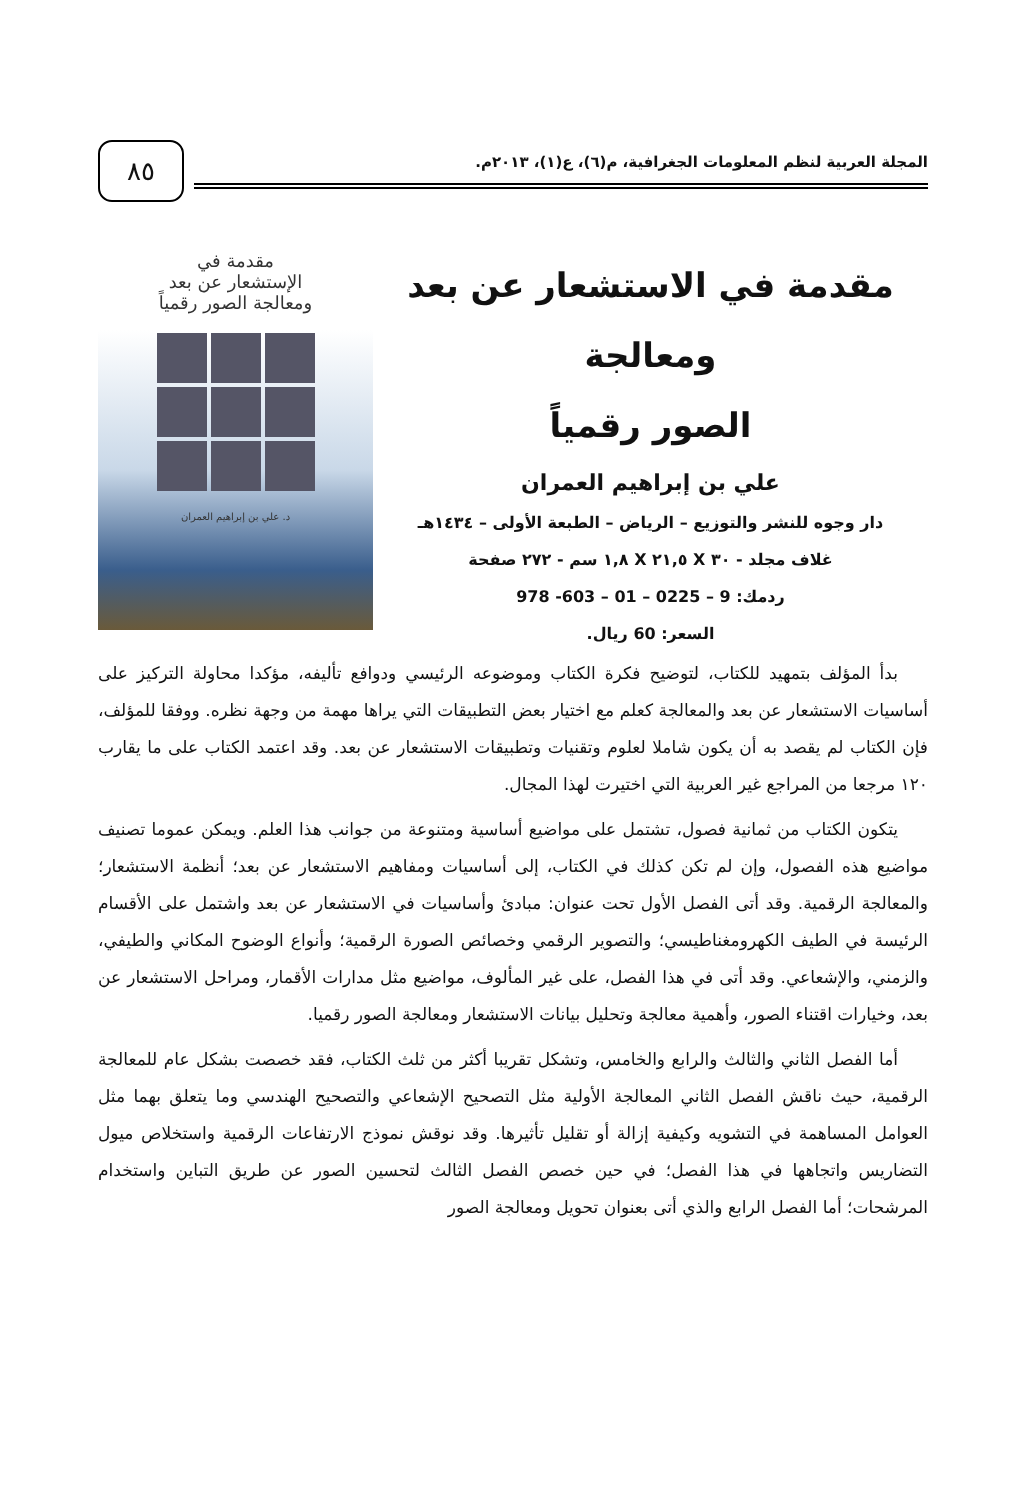المجلة العربية لنظم المعلومات الجغرافية، م(٦)، ع(١)، ٢٠١٣م.
٨٥
مقدمة في الاستشعار عن بعد ومعالجة
الصور رقمياً
علي بن إبراهيم العمران
دار وجوه للنشر والتوزيع – الرياض – الطبعة الأولى – ١٤٣٤هـ
غلاف مجلد - ٣٠ X ٢١,٥ X ١,٨ سم - ٢٧٢ صفحة
ردمك: 9 – 0225 – 01 – 603- 978
السعر: 60 ريال.
مقدمة في
الإستشعار عن بعد
ومعالجة الصور رقمياً
د. علي بن إبراهيم العمران
بدأ المؤلف بتمهيد للكتاب، لتوضيح فكرة الكتاب وموضوعه الرئيسي ودوافع تأليفه، مؤكدا محاولة التركيز على أساسيات الاستشعار عن بعد والمعالجة كعلم مع اختيار بعض التطبيقات التي يراها مهمة من وجهة نظره. ووفقا للمؤلف، فإن الكتاب لم يقصد به أن يكون شاملا لعلوم وتقنيات وتطبيقات الاستشعار عن بعد. وقد اعتمد الكتاب على ما يقارب ١٢٠ مرجعا من المراجع غير العربية التي اختيرت لهذا المجال.
يتكون الكتاب من ثمانية فصول، تشتمل على مواضيع أساسية ومتنوعة من جوانب هذا العلم. ويمكن عموما تصنيف مواضيع هذه الفصول، وإن لم تكن كذلك في الكتاب، إلى أساسيات ومفاهيم الاستشعار عن بعد؛ أنظمة الاستشعار؛ والمعالجة الرقمية. وقد أتى الفصل الأول تحت عنوان: مبادئ وأساسيات في الاستشعار عن بعد واشتمل على الأقسام الرئيسة في الطيف الكهرومغناطيسي؛ والتصوير الرقمي وخصائص الصورة الرقمية؛ وأنواع الوضوح المكاني والطيفي، والزمني، والإشعاعي. وقد أتى في هذا الفصل، على غير المألوف، مواضيع مثل مدارات الأقمار، ومراحل الاستشعار عن بعد، وخيارات اقتناء الصور، وأهمية معالجة وتحليل بيانات الاستشعار ومعالجة الصور رقميا.
أما الفصل الثاني والثالث والرابع والخامس، وتشكل تقريبا أكثر من ثلث الكتاب، فقد خصصت بشكل عام للمعالجة الرقمية، حيث ناقش الفصل الثاني المعالجة الأولية مثل التصحيح الإشعاعي والتصحيح الهندسي وما يتعلق بهما مثل العوامل المساهمة في التشويه وكيفية إزالة أو تقليل تأثيرها. وقد نوقش نموذج الارتفاعات الرقمية واستخلاص ميول التضاريس واتجاهها في هذا الفصل؛ في حين خصص الفصل الثالث لتحسين الصور عن طريق التباين واستخدام المرشحات؛ أما الفصل الرابع والذي أتى بعنوان تحويل ومعالجة الصور